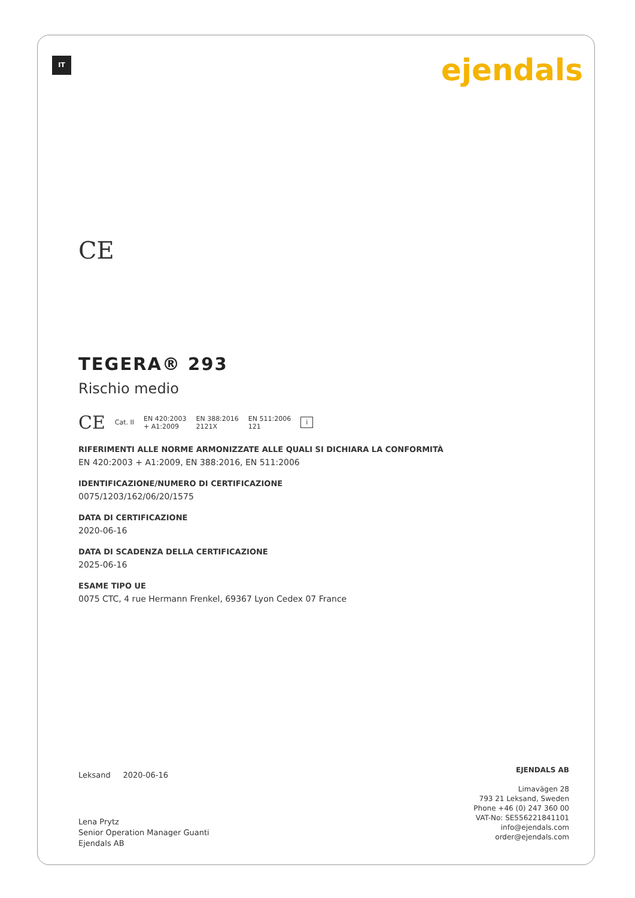IT ejendals
CE
TEGERA® 293
Rischio medio
CE Cat. II EN 420:2003
+ A1:2009 EN 388:2016
2121X EN 511:2006
121 i
RIFERIMENTI ALLE NORME ARMONIZZATE ALLE QUALI SI DICHIARA LA CONFORMITÀ
EN 420:2003 + A1:2009, EN 388:2016, EN 511:2006
IDENTIFICAZIONE/NUMERO DI CERTIFICAZIONE
0075/1203/162/06/20/1575
DATA DI CERTIFICAZIONE
2020-06-16
DATA DI SCADENZA DELLA CERTIFICAZIONE
2025-06-16
ESAME TIPO UE
0075 CTC, 4 rue Hermann Frenkel, 69367 Lyon Cedex 07 France
Leksand 2020-06-16
Lena Prytz
Senior Operation Manager Guanti
Ejendals AB
EJENDALS AB
Limavägen 28
793 21 Leksand, Sweden
Phone +46 (0) 247 360 00
VAT-No: SE556221841101
info@ejendals.com
order@ejendals.com